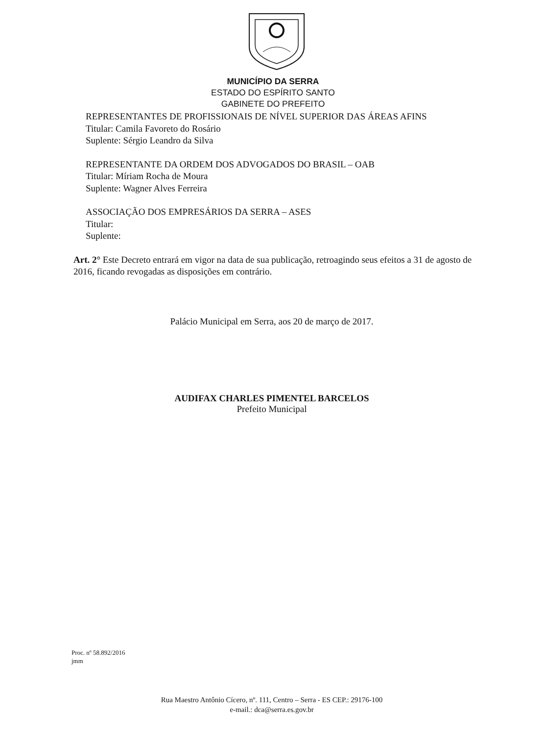MUNICÍPIO DA SERRA
ESTADO DO ESPÍRITO SANTO
GABINETE DO PREFEITO
REPRESENTANTES DE PROFISSIONAIS DE NÍVEL SUPERIOR DAS ÁREAS AFINS
Titular: Camila Favoreto do Rosário
Suplente: Sérgio Leandro da Silva
REPRESENTANTE DA ORDEM DOS ADVOGADOS DO BRASIL – OAB
Titular: Míriam Rocha de Moura
Suplente: Wagner Alves Ferreira
ASSOCIAÇÃO DOS EMPRESÁRIOS DA SERRA – ASES
Titular:
Suplente:
Art. 2° Este Decreto entrará em vigor na data de sua publicação, retroagindo seus efeitos a 31 de agosto de 2016, ficando revogadas as disposições em contrário.
Palácio Municipal em Serra, aos 20 de março de 2017.
AUDIFAX CHARLES PIMENTEL BARCELOS
Prefeito Municipal
Proc. nº 58.892/2016
jmm
Rua Maestro Antônio Cícero, nº. 111, Centro – Serra - ES CEP.: 29176-100
e-mail.: dca@serra.es.gov.br